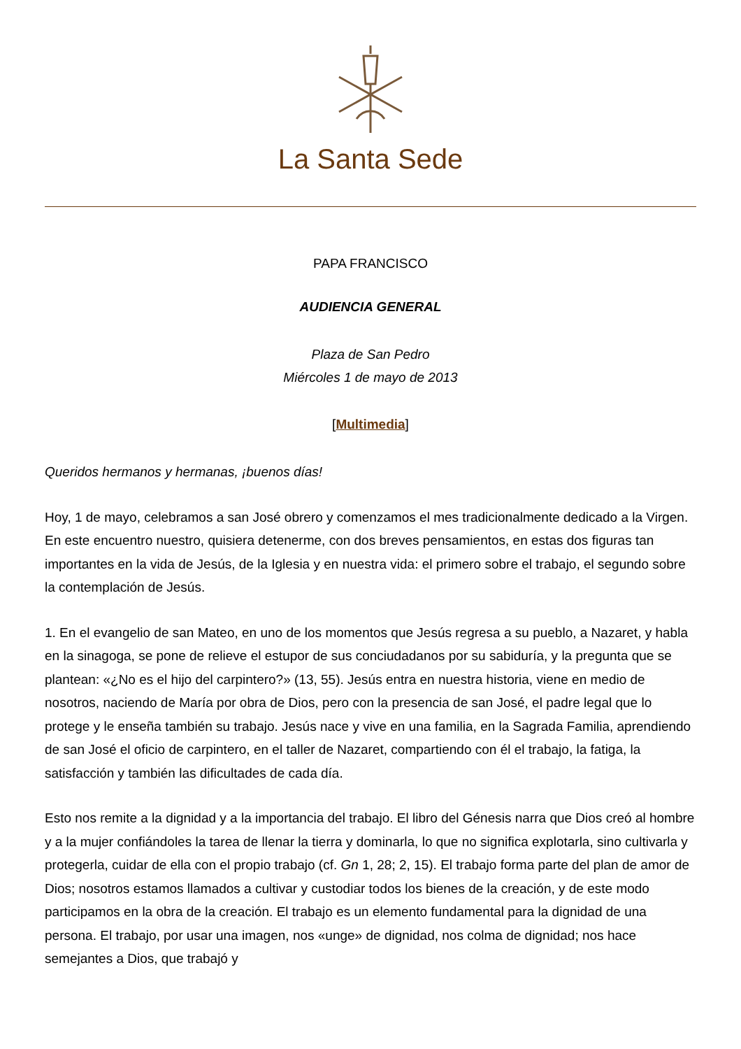La Santa Sede
PAPA FRANCISCO
AUDIENCIA GENERAL
Plaza de San Pedro
Miércoles 1 de mayo de 2013
[Multimedia]
Queridos hermanos y hermanas, ¡buenos días!
Hoy, 1 de mayo, celebramos a san José obrero y comenzamos el mes tradicionalmente dedicado a la Virgen. En este encuentro nuestro, quisiera detenerme, con dos breves pensamientos, en estas dos figuras tan importantes en la vida de Jesús, de la Iglesia y en nuestra vida: el primero sobre el trabajo, el segundo sobre la contemplación de Jesús.
1. En el evangelio de san Mateo, en uno de los momentos que Jesús regresa a su pueblo, a Nazaret, y habla en la sinagoga, se pone de relieve el estupor de sus conciudadanos por su sabiduría, y la pregunta que se plantean: «¿No es el hijo del carpintero?» (13, 55). Jesús entra en nuestra historia, viene en medio de nosotros, naciendo de María por obra de Dios, pero con la presencia de san José, el padre legal que lo protege y le enseña también su trabajo. Jesús nace y vive en una familia, en la Sagrada Familia, aprendiendo de san José el oficio de carpintero, en el taller de Nazaret, compartiendo con él el trabajo, la fatiga, la satisfacción y también las dificultades de cada día.
Esto nos remite a la dignidad y a la importancia del trabajo. El libro del Génesis narra que Dios creó al hombre y a la mujer confiándoles la tarea de llenar la tierra y dominarla, lo que no significa explotarla, sino cultivarla y protegerla, cuidar de ella con el propio trabajo (cf. Gn 1, 28; 2, 15). El trabajo forma parte del plan de amor de Dios; nosotros estamos llamados a cultivar y custodiar todos los bienes de la creación, y de este modo participamos en la obra de la creación. El trabajo es un elemento fundamental para la dignidad de una persona. El trabajo, por usar una imagen, nos «unge» de dignidad, nos colma de dignidad; nos hace semejantes a Dios, que trabajó y